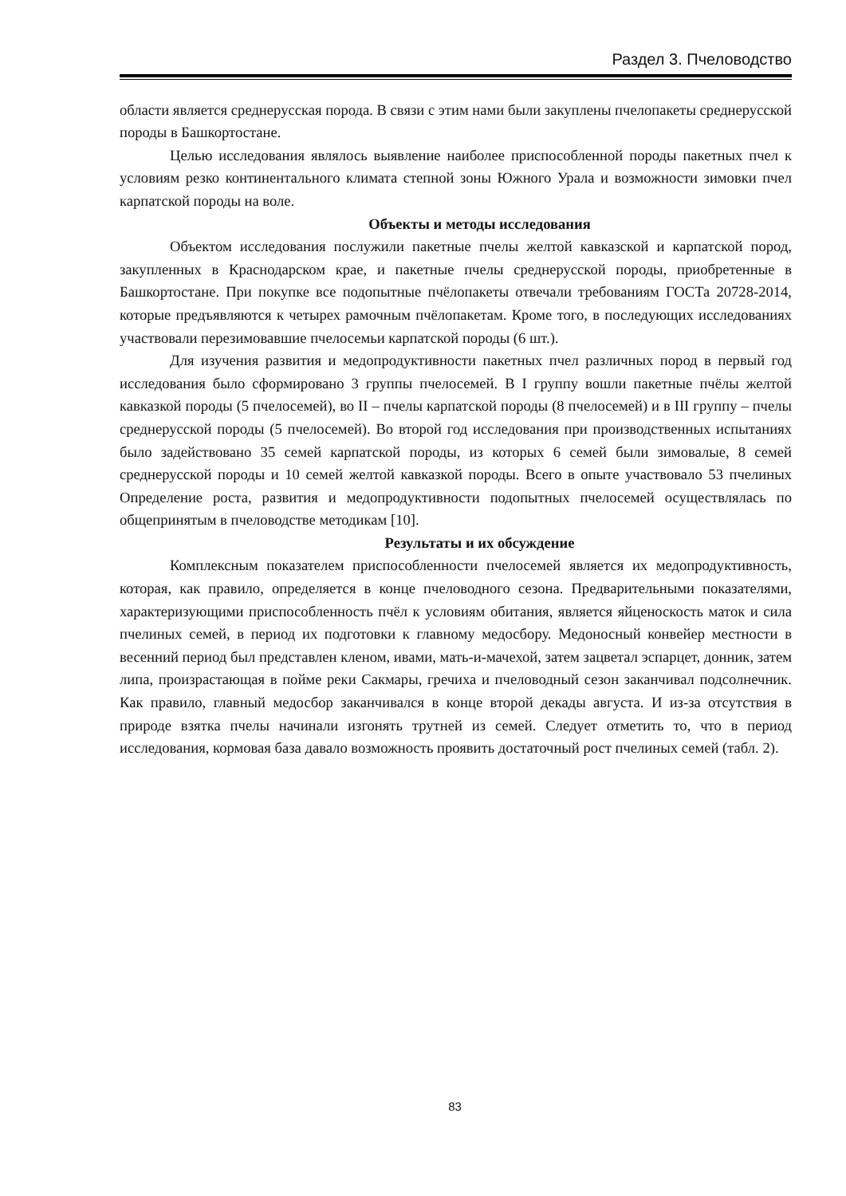Раздел 3. Пчеловодство
области является среднерусская порода. В связи с этим нами были закуплены пчелопакеты среднерусской породы в Башкортостане.
Целью исследования являлось выявление наиболее приспособленной породы пакетных пчел к условиям резко континентального климата степной зоны Южного Урала и возможности зимовки пчел карпатской породы на воле.
Объекты и методы исследования
Объектом исследования послужили пакетные пчелы желтой кавказской и карпатской пород, закупленных в Краснодарском крае, и пакетные пчелы среднерусской породы, приобретенные в Башкортостане. При покупке все подопытные пчёлопакеты отвечали требованиям ГОСТа 20728-2014, которые предъявляются к четырех рамочным пчёлопакетам. Кроме того, в последующих исследованиях участвовали перезимовавшие пчелосемьи карпатской породы (6 шт.).
Для изучения развития и медопродуктивности пакетных пчел различных пород в первый год исследования было сформировано 3 группы пчелосемей. В I группу вошли пакетные пчёлы желтой кавказкой породы (5 пчелосемей), во II – пчелы карпатской породы (8 пчелосемей) и в III группу – пчелы среднерусской породы (5 пчелосемей). Во второй год исследования при производственных испытаниях было задействовано 35 семей карпатской породы, из которых 6 семей были зимовалые, 8 семей среднерусской породы и 10 семей желтой кавказкой породы. Всего в опыте участвовало 53 пчелиных Определение роста, развития и медопродуктивности подопытных пчелосемей осуществлялась по общепринятым в пчеловодстве методикам [10].
Результаты и их обсуждение
Комплексным показателем приспособленности пчелосемей является их медопродуктивность, которая, как правило, определяется в конце пчеловодного сезона. Предварительными показателями, характеризующими приспособленность пчёл к условиям обитания, является яйценоскость маток и сила пчелиных семей, в период их подготовки к главному медосбору. Медоносный конвейер местности в весенний период был представлен кленом, ивами, мать-и-мачехой, затем зацветал эспарцет, донник, затем липа, произрастающая в пойме реки Сакмары, гречиха и пчеловодный сезон заканчивал подсолнечник. Как правило, главный медосбор заканчивался в конце второй декады августа. И из-за отсутствия в природе взятка пчелы начинали изгонять трутней из семей. Следует отметить то, что в период исследования, кормовая база давало возможность проявить достаточный рост пчелиных семей (табл. 2).
83